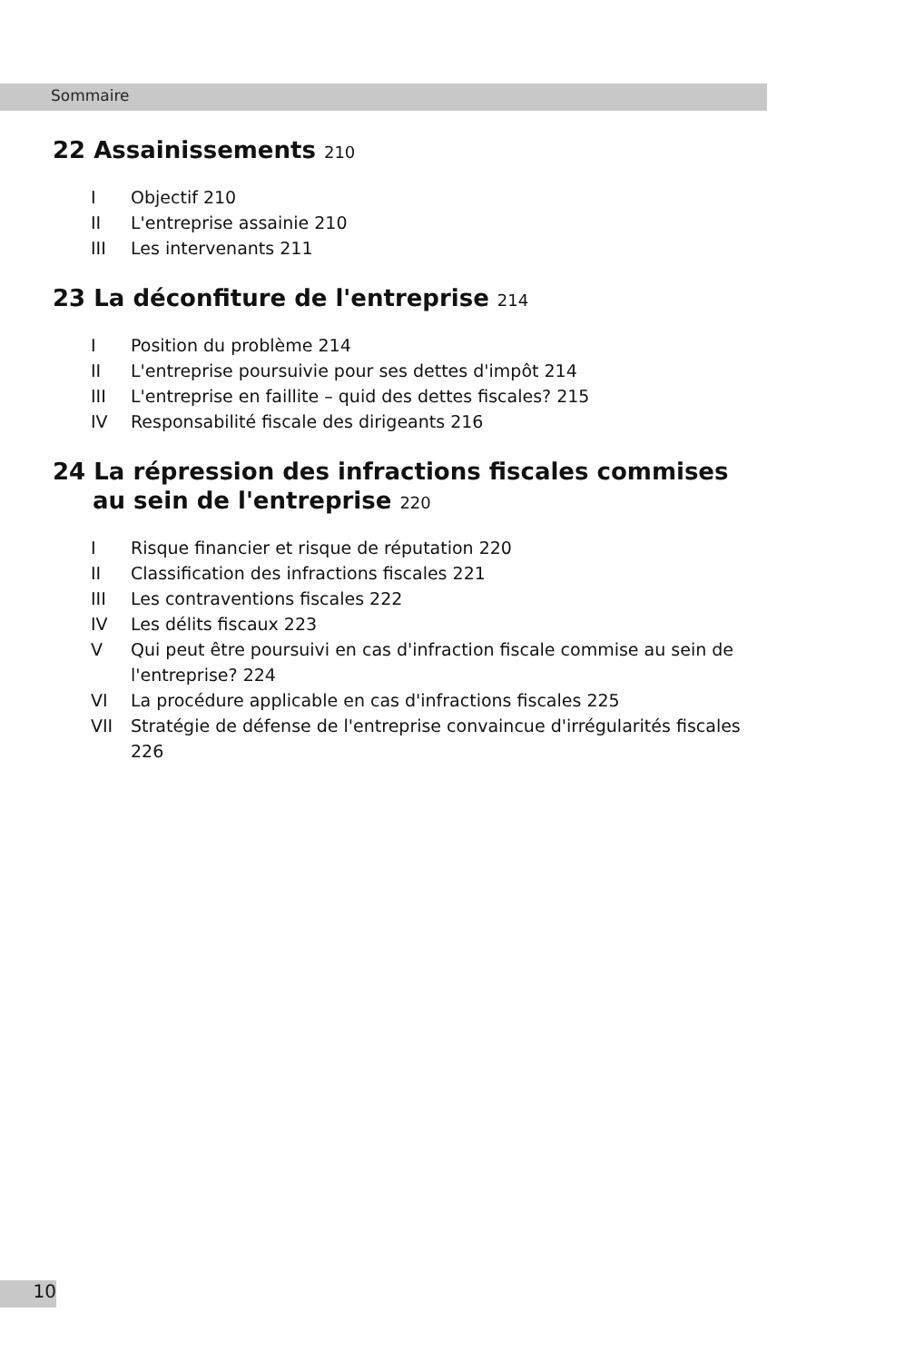Sommaire
22 Assainissements 210
I Objectif 210
II L'entreprise assainie 210
III Les intervenants 211
23 La déconfiture de l'entreprise 214
I Position du problème 214
II L'entreprise poursuivie pour ses dettes d'impôt 214
III L'entreprise en faillite – quid des dettes fiscales? 215
IV Responsabilité fiscale des dirigeants 216
24 La répression des infractions fiscales commises
au sein de l'entreprise 220
I Risque financier et risque de réputation 220
II Classification des infractions fiscales 221
III Les contraventions fiscales 222
IV Les délits fiscaux 223
V Qui peut être poursuivi en cas d'infraction fiscale commise au sein de l'entreprise? 224
VI La procédure applicable en cas d'infractions fiscales 225
VII Stratégie de défense de l'entreprise convaincue d'irrégularités fiscales 226
10